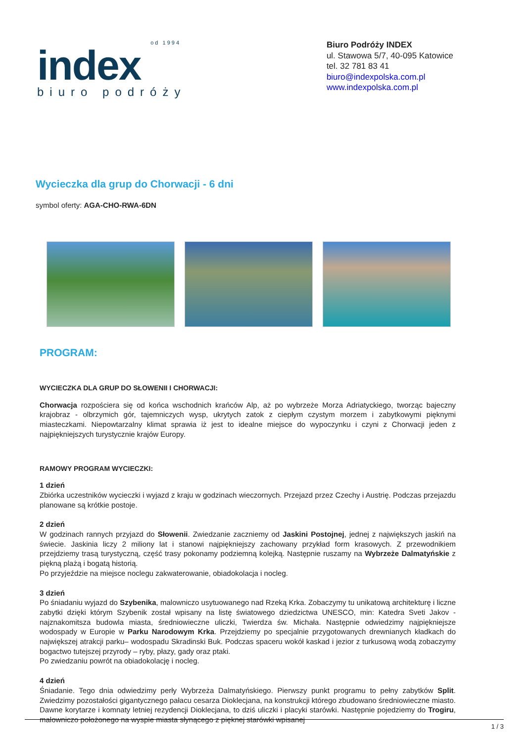od 1994
index
biuro podróży
Biuro Podróży INDEX
ul. Stawowa 5/7, 40-095 Katowice
tel. 32 781 83 41
biuro@indexpolska.com.pl
www.indexpolska.com.pl
Wycieczka dla grup do Chorwacji - 6 dni
symbol oferty: AGA-CHO-RWA-6DN
PROGRAM:
WYCIECZKA DLA GRUP DO SŁOWENII I CHORWACJI:
Chorwacja rozpościera się od końca wschodnich krańców Alp, aż po wybrzeże Morza Adriatyckiego, tworząc bajeczny krajobraz - olbrzymich gór, tajemniczych wysp, ukrytych zatok z ciepłym czystym morzem i zabytkowymi pięknymi miasteczkami. Niepowtarzalny klimat sprawia iż jest to idealne miejsce do wypoczynku i czyni z Chorwacji jeden z najpiękniejszych turystycznie krajów Europy.
RAMOWY PROGRAM WYCIECZKI:
1 dzień
Zbiórka uczestników wycieczki i wyjazd z kraju w godzinach wieczornych. Przejazd przez Czechy i Austrię. Podczas przejazdu planowane są krótkie postoje.
2 dzień
W godzinach rannych przyjazd do Słowenii. Zwiedzanie zaczniemy od Jaskini Postojnej, jednej z największych jaskiń na świecie. Jaskinia liczy 2 miliony lat i stanowi najpiękniejszy zachowany przykład form krasowych. Z przewodnikiem przejdziemy trasą turystyczną, część trasy pokonamy podziemną kolejką. Następnie ruszamy na Wybrzeże Dalmatyńskie z piękną plażą i bogatą historią.
Po przyjeździe na miejsce noclegu zakwaterowanie, obiadokolacja i nocleg.
3 dzień
Po śniadaniu wyjazd do Szybenika, malowniczo usytuowanego nad Rzeką Krka. Zobaczymy tu unikatową architekturę i liczne zabytki dzięki którym Szybenik został wpisany na listę światowego dziedzictwa UNESCO, min: Katedra Sveti Jakov - najznakomitsza budowla miasta, średniowieczne uliczki, Twierdza św. Michała. Następnie odwiedzimy najpiękniejsze wodospady w Europie w Parku Narodowym Krka. Przejdziemy po specjalnie przygotowanych drewnianych kładkach do największej atrakcji parku– wodospadu Skradinski Buk. Podczas spaceru wokół kaskad i jezior z turkusową wodą zobaczymy bogactwo tutejszej przyrody – ryby, płazy, gady oraz ptaki.
Po zwiedzaniu powrót na obiadokolację i nocleg.
4 dzień
Śniadanie. Tego dnia odwiedzimy perły Wybrzeża Dalmatyńskiego. Pierwszy punkt programu to pełny zabytków Split. Zwiedzimy pozostałości gigantycznego pałacu cesarza Dioklecjana, na konstrukcji którego zbudowano średniowieczne miasto. Dawne korytarze i komnaty letniej rezydencji Dioklecjana, to dziś uliczki i placyki starówki. Następnie pojedziemy do Trogiru, malowniczo położonego na wyspie miasta słynącego z pięknej starówki wpisanej
1 / 3